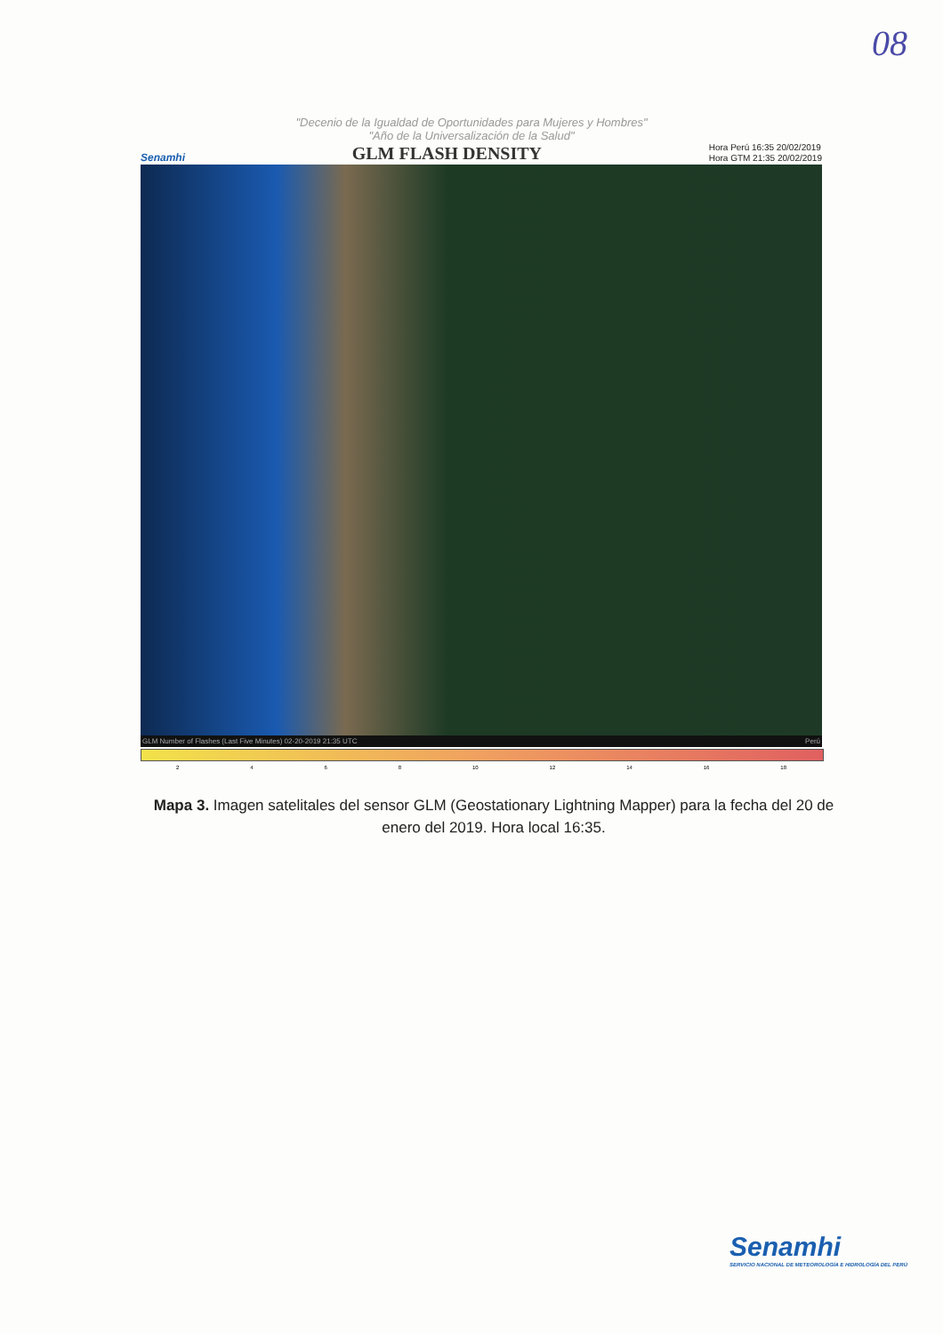08
"Decenio de la Igualdad de Oportunidades para Mujeres y Hombres"
"Año de la Universalización de la Salud"
Senamhi GLM FLASH DENSITY Hora Perú 16:35 20/02/2019
Hora GTM 21:35 20/02/2019
GLM Number of Flashes (Last Five Minutes) 02-20-2019 21:35 UTC Perú
2468 10 12 14 16 18
Mapa 3. Imagen satelitales del sensor GLM (Geostationary Lightning Mapper) para la fecha del 20 de enero del 2019. Hora local 16:35.
Senamhi
SERVICIO NACIONAL DE METEOROLOGÍA E HIDROLOGÍA DEL PERÚ